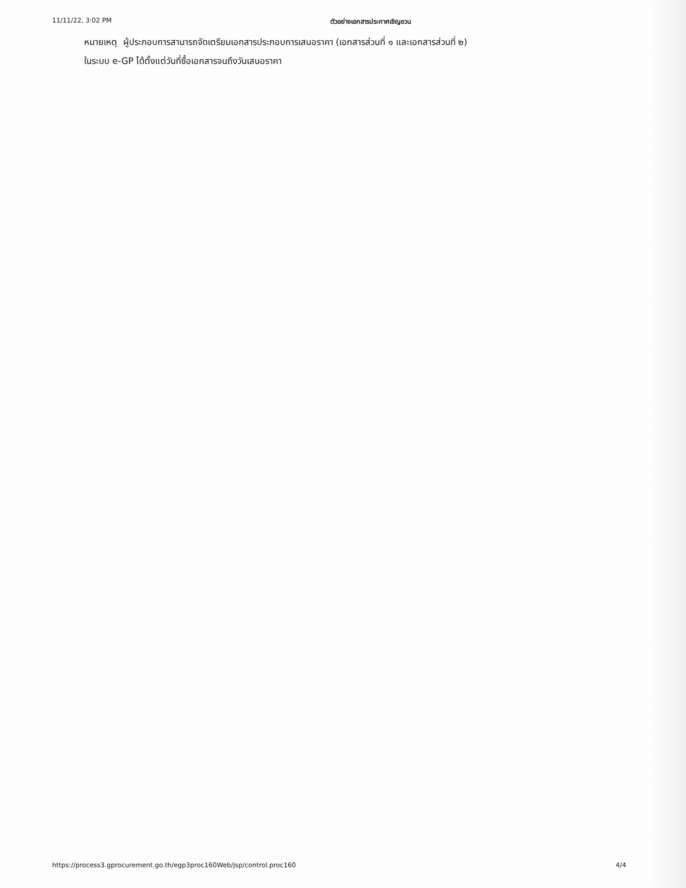11/11/22, 3:02 PM ตัวอย่างเอกสารประกาศเชิญชวน
หมายเหตุ ผู้ประกอบการสามารถจัดเตรียมเอกสารประกอบการเสนอราคา (เอกสารส่วนที่ ๑ และเอกสารส่วนที่ ๒)
ในระบบ e-GP ได้ตั้งแต่วันที่ซื้อเอกสารจนถึงวันเสนอราคา
https://process3.gprocurement.go.th/egp3proc160Web/jsp/control.proc160 4/4